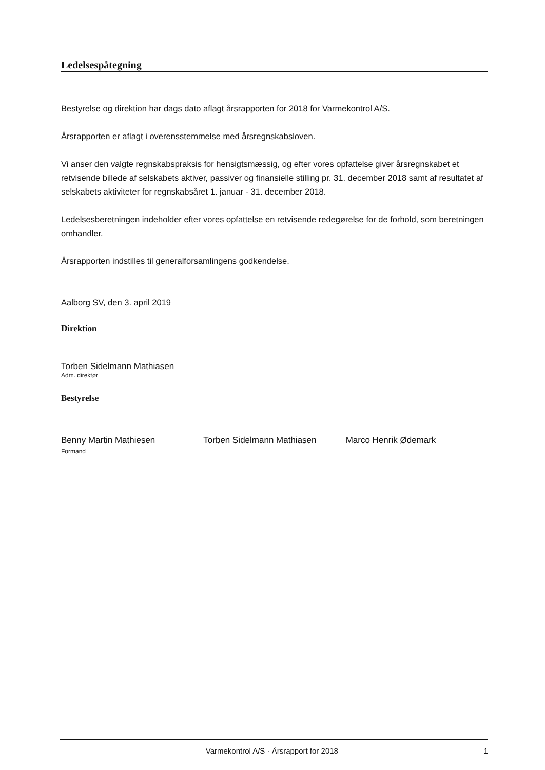Ledelsespåtegning
Bestyrelse og direktion har dags dato aflagt årsrapporten for 2018 for Varmekontrol A/S.
Årsrapporten er aflagt i overensstemmelse med årsregnskabsloven.
Vi anser den valgte regnskabspraksis for hensigtsmæssig, og efter vores opfattelse giver årsregnskabet et retvisende billede af selskabets aktiver, passiver og finansielle stilling pr. 31. december 2018 samt af resultatet af selskabets aktiviteter for regnskabsåret 1. januar - 31. december 2018.
Ledelsesberetningen indeholder efter vores opfattelse en retvisende redegørelse for de forhold, som beretningen omhandler.
Årsrapporten indstilles til generalforsamlingens godkendelse.
Aalborg SV, den 3. april 2019
Direktion
Torben Sidelmann Mathiasen
Adm. direktør
Bestyrelse
Benny Martin Mathiesen
Formand
Torben Sidelmann Mathiasen Marco Henrik Ødemark
Varmekontrol A/S · Årsrapport for 2018 1